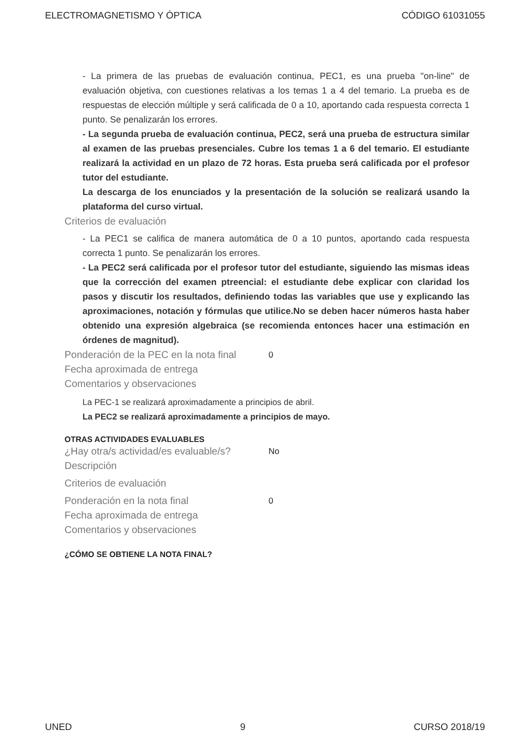ELECTROMAGNETISMO Y ÓPTICA CÓDIGO 61031055
- La primera de las pruebas de evaluación continua, PEC1, es una prueba "on-line" de evaluación objetiva, con cuestiones relativas a los temas 1 a 4 del temario. La prueba es de respuestas de elección múltiple y será calificada de 0 a 10, aportando cada respuesta correcta 1 punto. Se penalizarán los errores.
- La segunda prueba de evaluación continua, PEC2, será una prueba de estructura similar al examen de las pruebas presenciales. Cubre los temas 1 a 6 del temario. El estudiante realizará la actividad en un plazo de 72 horas. Esta prueba será calificada por el profesor tutor del estudiante.
La descarga de los enunciados y la presentación de la solución se realizará usando la plataforma del curso virtual.
Criterios de evaluación
- La PEC1 se califica de manera automática de 0 a 10 puntos, aportando cada respuesta correcta 1 punto. Se penalizarán los errores.
- La PEC2 será calificada por el profesor tutor del estudiante, siguiendo las mismas ideas que la corrección del examen ptreencial: el estudiante debe explicar con claridad los pasos y discutir los resultados, definiendo todas las variables que use y explicando las aproximaciones, notación y fórmulas que utilice.No se deben hacer números hasta haber obtenido una expresión algebraica (se recomienda entonces hacer una estimación en órdenes de magnitud).
Ponderación de la PEC en la nota final
0
Fecha aproximada de entrega
Comentarios y observaciones
La PEC-1 se realizará aproximadamente a principios de abril.
La PEC2 se realizará aproximadamente a principios de mayo.
OTRAS ACTIVIDADES EVALUABLES
¿Hay otra/s actividad/es evaluable/s?
No
Descripción
Criterios de evaluación
Ponderación en la nota final
0
Fecha aproximada de entrega
Comentarios y observaciones
¿CÓMO SE OBTIENE LA NOTA FINAL?
UNED 9 CURSO 2018/19